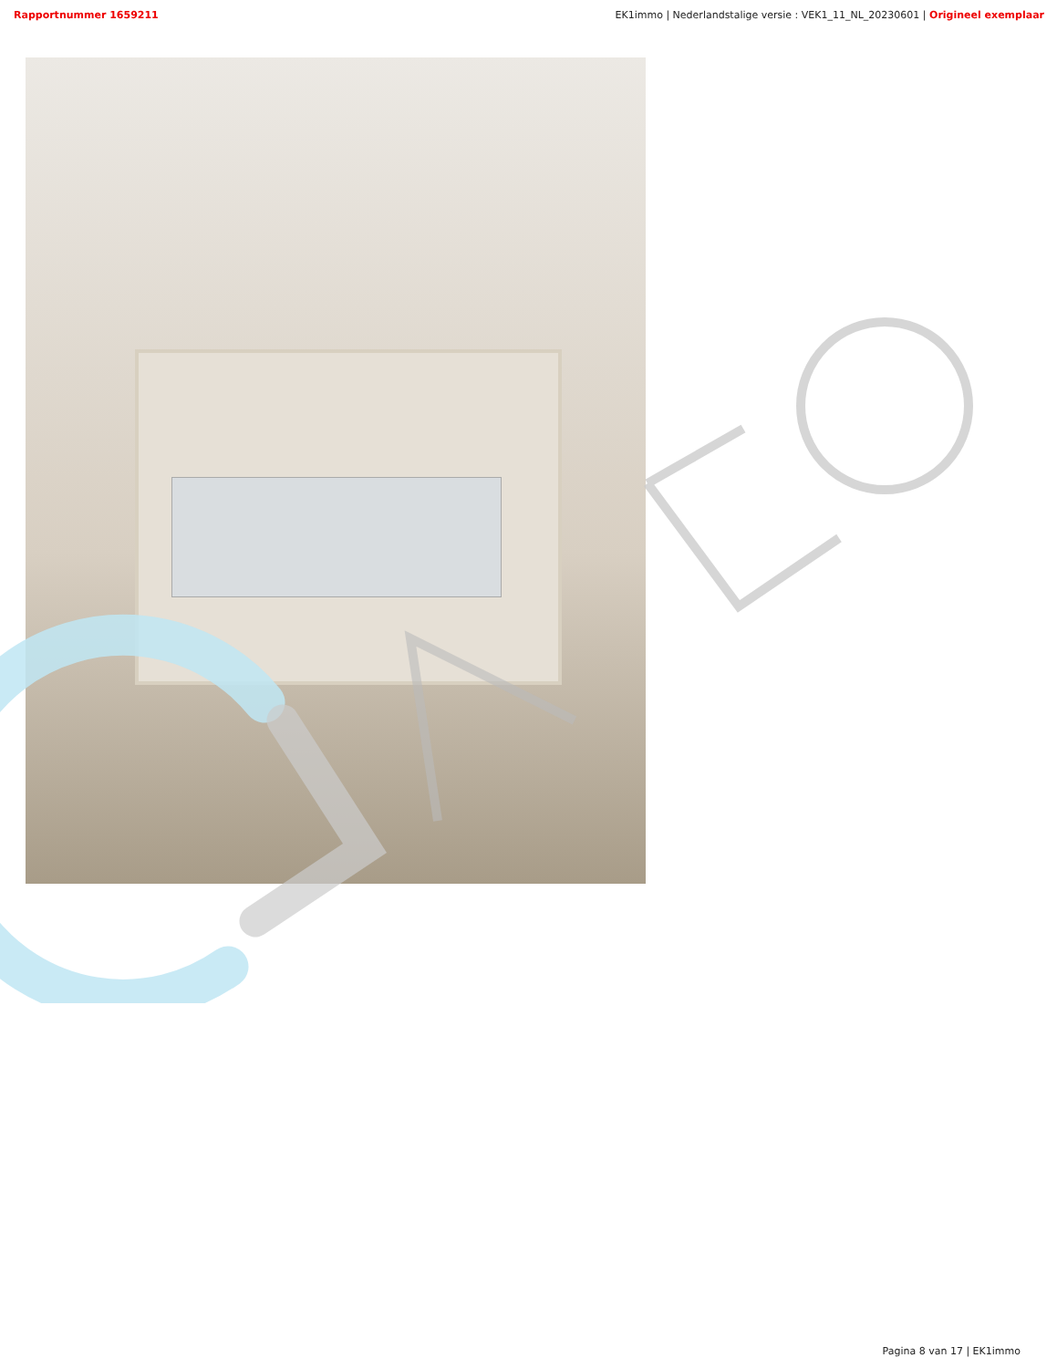Rapportnummer 1659211 EK1immo | Nederlandstalige versie : VEK1_11_NL_20230601 | Origineel exemplaar
Pagina 8 van 17 | EK1immo